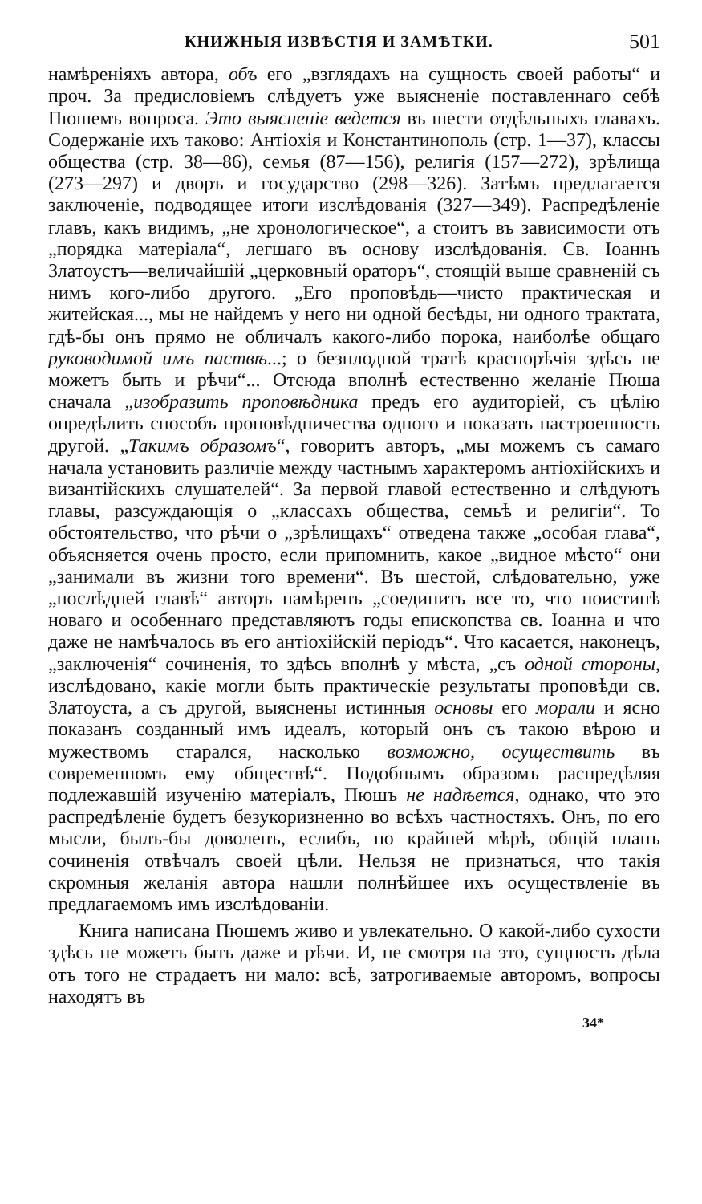КНИЖНЫЯ ИЗВѢСТІЯ И ЗАМѢТКИ. 501
намѣреніяхъ автора, объ его „взглядахъ на сущность своей работы“ и проч. За предисловіемъ слѣдуетъ уже выясненіе поставленнаго себѣ Пюшемъ вопроса. Это выясненіе ведется въ шести отдѣльныхъ главахъ. Содержаніе ихъ таково: Антіохія и Константинополь (стр. 1—37), классы общества (стр. 38—86), семья (87—156), религія (157—272), зрѣлища (273—297) и дворъ и государство (298—326). Затѣмъ предлагается заключеніе, подводящее итоги изслѣдованія (327—349). Распредѣленіе главъ, какъ видимъ, „не хронологическое“, а стоитъ въ зависимости отъ „порядка матеріала“, легшаго въ основу изслѣдованія. Св. Іоаннъ Златоустъ—величайшій „церковный ораторъ“, стоящій выше сравненій съ нимъ кого-либо другого. „Его проповѣдь—чисто практическая и житейская..., мы не найдемъ у него ни одной бесѣды, ни одного трактата, гдѣ-бы онъ прямо не обличалъ какого-либо порока, наиболѣе общаго руководимой имъ паствѣ...; о безплодной тратѣ краснорѣчія здѣсь не можетъ быть и рѣчи“... Отсюда вполнѣ естественно желаніе Пюша сначала „изобразить проповѣдника предъ его аудиторіей, съ цѣлію опредѣлить способъ проповѣдничества одного и показать настроенность другой. „Такимъ образомъ“, говоритъ авторъ, „мы можемъ съ самаго начала установить различіе между частнымъ характеромъ антіохійскихъ и византійскихъ слушателей“. За первой главой естественно и слѣдуютъ главы, разсуждающія о „классахъ общества, семьѣ и религіи“. То обстоятельство, что рѣчи о „зрѣлищахъ“ отведена также „особая глава“, объясняется очень просто, если припомнить, какое „видное мѣсто“ они „занимали въ жизни того времени“. Въ шестой, слѣдовательно, уже „послѣдней главѣ“ авторъ намѣренъ „соединить все то, что поистинѣ новаго и особеннаго представляютъ годы епископства св. Іоанна и что даже не намѣчалось въ его антіохійскій періодъ“. Что касается, наконецъ, „заключенія“ сочиненія, то здѣсь вполнѣ у мѣста, „съ одной стороны, изслѣдовано, какіе могли быть практическіе результаты проповѣди св. Златоуста, а съ другой, выяснены истинныя основы его морали и ясно показанъ созданный имъ идеалъ, который онъ съ такою вѣрою и мужествомъ старался, насколько возможно, осуществить въ современномъ ему обществѣ“. Подобнымъ образомъ распредѣляя подлежавшій изученію матеріалъ, Пюшъ не надѣется, однако, что это распредѣленіе будетъ безукоризненно во всѣхъ частностяхъ. Онъ, по его мысли, былъ-бы доволенъ, еслибъ, по крайней мѣрѣ, общій планъ сочиненія отвѣчалъ своей цѣли. Нельзя не признаться, что такія скромныя желанія автора нашли полнѣйшее ихъ осуществленіе въ предлагаемомъ имъ изслѣдованіи.
Книга написана Пюшемъ живо и увлекательно. О какой-либо сухости здѣсь не можетъ быть даже и рѣчи. И, не смотря на это, сущность дѣла отъ того не страдаетъ ни мало: всѣ, затрогиваемые авторомъ, вопросы находятъ въ
34*